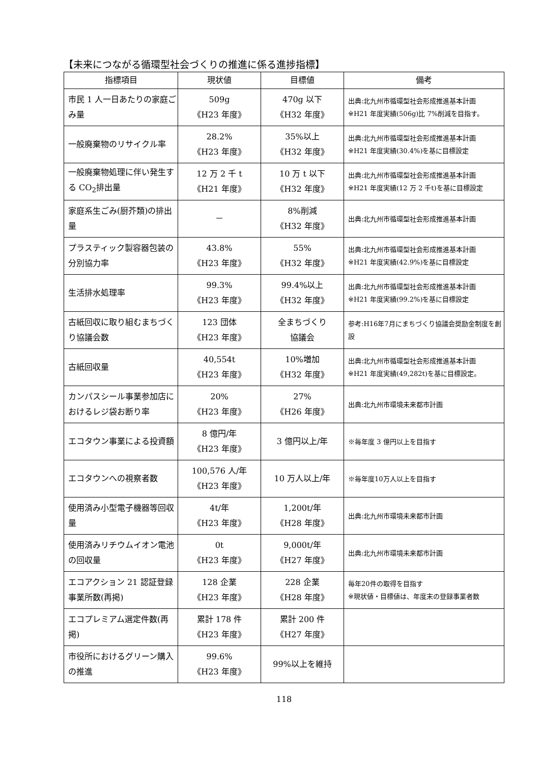【未来につながる循環型社会づくりの推進に係る進捗指標】
| 指標項目 | 現状値 | 目標値 | 備考 |
| --- | --- | --- | --- |
| 市民 1 人一日あたりの家庭ごみ量 | 509g 《H23 年度》 | 470g 以下 《H32 年度》 | 出典:北九州市循環型社会形成推進基本計画 ※H21 年度実績(506g)比 7%削減を目指す。 |
| 一般廃棄物のリサイクル率 | 28.2% 《H23 年度》 | 35%以上 《H32 年度》 | 出典:北九州市循環型社会形成推進基本計画 ※H21 年度実績(30.4%)を基に目標設定 |
| 一般廃棄物処理に伴い発生する CO<sub>2</sub>排出量 | 12 万 2 千 t 《H21 年度》 | 10 万 t 以下 《H32 年度》 | 出典:北九州市循環型社会形成推進基本計画 ※H21 年度実績(12 万 2 千t)を基に目標設定 |
| 家庭系生ごみ(厨芥類)の排出量 | － | 8%削減 《H32 年度》 | 出典:北九州市循環型社会形成推進基本計画 |
| プラスティック製容器包装の分別協力率 | 43.8% 《H23 年度》 | 55% 《H32 年度》 | 出典:北九州市循環型社会形成推進基本計画 ※H21 年度実績(42.9%)を基に目標設定 |
| 生活排水処理率 | 99.3% 《H23 年度》 | 99.4%以上 《H32 年度》 | 出典:北九州市循環型社会形成推進基本計画 ※H21 年度実績(99.2%)を基に目標設定 |
| 古紙回収に取り組むまちづくり協議会数 | 123 団体 《H23 年度》 | 全まちづくり 協議会 | 参考:H16年7月にまちづくり協議会奨励金制度を創設 |
| 古紙回収量 | 40,554t 《H23 年度》 | 10%増加 《H32 年度》 | 出典:北九州市循環型社会形成推進基本計画 ※H21 年度実績(49,282t)を基に目標設定。 |
| カンパスシール事業参加店におけるレジ袋お断り率 | 20% 《H23 年度》 | 27% 《H26 年度》 | 出典:北九州市環境未来都市計画 |
| エコタウン事業による投資額 | 8 億円/年 《H23 年度》 | 3 億円以上/年 | ※毎年度 3 億円以上を目指す |
| エコタウンへの視察者数 | 100,576 人/年 《H23 年度》 | 10 万人以上/年 | ※毎年度10万人以上を目指す |
| 使用済み小型電子機器等回収量 | 4t/年 《H23 年度》 | 1,200t/年 《H28 年度》 | 出典:北九州市環境未来都市計画 |
| 使用済みリチウムイオン電池の回収量 | 0t 《H23 年度》 | 9,000t/年 《H27 年度》 | 出典:北九州市環境未来都市計画 |
| エコアクション 21 認証登録事業所数(再掲) | 128 企業 《H23 年度》 | 228 企業 《H28 年度》 | 毎年20件の取得を目指す ※現状値・目標値は、年度末の登録事業者数 |
| エコプレミアム選定件数(再掲) | 累計 178 件 《H23 年度》 | 累計 200 件 《H27 年度》 | |
| 市役所におけるグリーン購入の推進 | 99.6% 《H23 年度》 | 99%以上を維持 | |
118